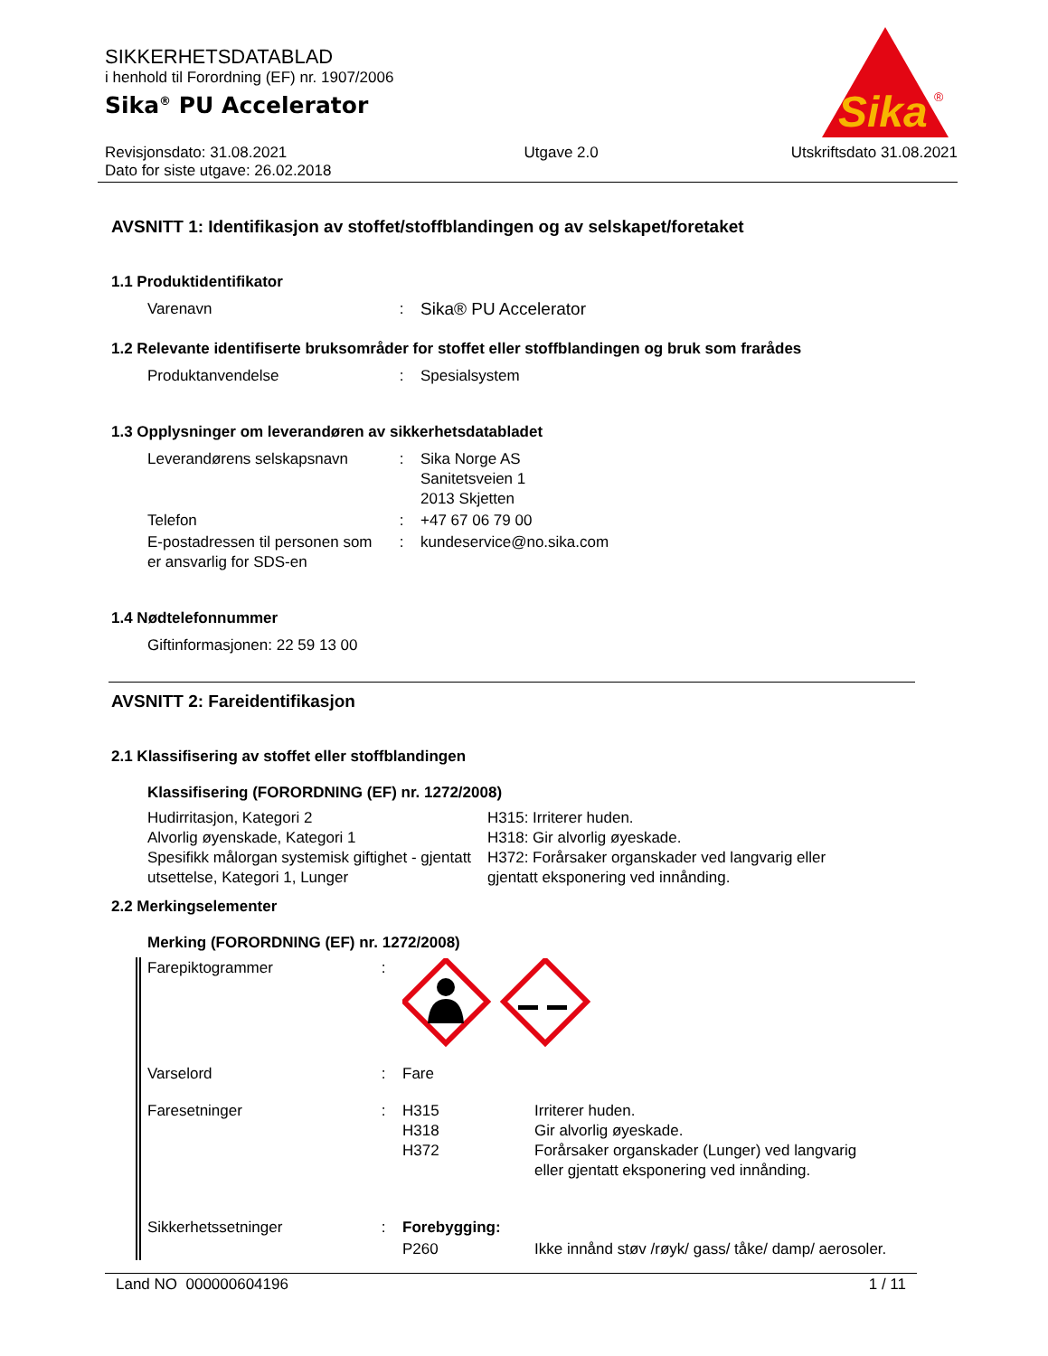Sika
®
SIKKERHETSDATABLAD
i henhold til Forordning (EF) nr. 1907/2006
Sika<sup>®</sup> PU Accelerator
Revisjonsdato: 31.08.2021
Dato for siste utgave: 26.02.2018
Utgave 2.0 Utskriftsdato 31.08.2021
AVSNITT 1: Identifikasjon av stoffet/stoffblandingen og av selskapet/foretaket
1.1 Produktidentifikator
| Varenavn | : | Sika® PU Accelerator |
1.2 Relevante identifiserte bruksområder for stoffet eller stoffblandingen og bruk som frarådes
| Produktanvendelse | : | Spesialsystem |
1.3 Opplysninger om leverandøren av sikkerhetsdatabladet
| Leverandørens selskapsnavn | : | Sika Norge AS Sanitetsveien 1 2013 Skjetten |
| Telefon | : | +47 67 06 79 00 |
| E-postadressen til personen som er ansvarlig for SDS-en | : | kundeservice@no.sika.com |
1.4 Nødtelefonnummer
Giftinformasjonen: 22 59 13 00
AVSNITT 2: Fareidentifikasjon
2.1 Klassifisering av stoffet eller stoffblandingen
Klassifisering (FORORDNING (EF) nr. 1272/2008)
| Hudirritasjon, Kategori 2 Alvorlig øyenskade, Kategori 1 Spesifikk målorgan systemisk giftighet - gjentatt utsettelse, Kategori 1, Lunger | H315: Irriterer huden. H318: Gir alvorlig øyeskade. H372: Forårsaker organskader ved langvarig eller gjentatt eksponering ved innånding. |
2.2 Merkingselementer
Merking (FORORDNING (EF) nr. 1272/2008)
| Farepiktogrammer | : | | |
| Varselord | : | Fare | |
| Faresetninger | : | H315 H318 H372 | Irriterer huden. Gir alvorlig øyeskade. Forårsaker organskader (Lunger) ved langvarig eller gjentatt eksponering ved innånding. |
| Sikkerhetssetninger | : | Forebygging: | |
| | | P260 | Ikke innånd støv /røyk/ gass/ tåke/ damp/ aerosoler. |
Land NO 000000604196 1 / 11